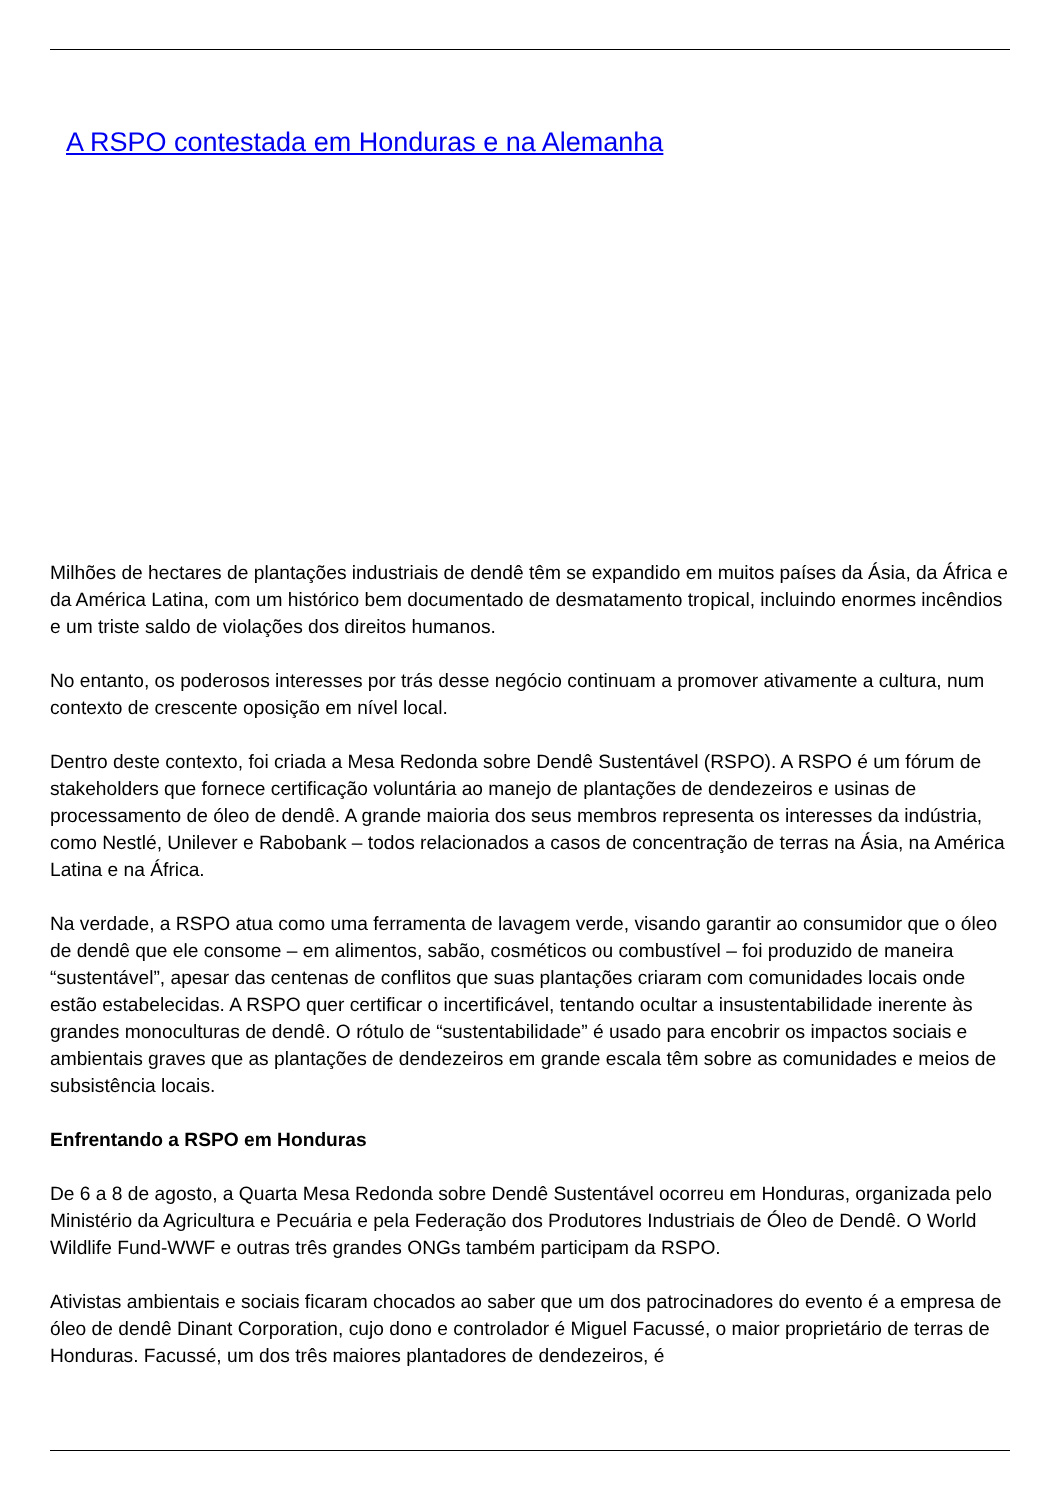A RSPO contestada em Honduras e na Alemanha
Milhões de hectares de plantações industriais de dendê têm se expandido em muitos países da Ásia, da África e da América Latina, com um histórico bem documentado de desmatamento tropical, incluindo enormes incêndios e um triste saldo de violações dos direitos humanos.
No entanto, os poderosos interesses por trás desse negócio continuam a promover ativamente a cultura, num contexto de crescente oposição em nível local.
Dentro deste contexto, foi criada a Mesa Redonda sobre Dendê Sustentável (RSPO). A RSPO é um fórum de stakeholders que fornece certificação voluntária ao manejo de plantações de dendezeiros e usinas de processamento de óleo de dendê. A grande maioria dos seus membros representa os interesses da indústria, como Nestlé, Unilever e Rabobank – todos relacionados a casos de concentração de terras na Ásia, na América Latina e na África.
Na verdade, a RSPO atua como uma ferramenta de lavagem verde, visando garantir ao consumidor que o óleo de dendê que ele consome – em alimentos, sabão, cosméticos ou combustível – foi produzido de maneira “sustentável”, apesar das centenas de conflitos que suas plantações criaram com comunidades locais onde estão estabelecidas. A RSPO quer certificar o incertificável, tentando ocultar a insustentabilidade inerente às grandes monoculturas de dendê. O rótulo de “sustentabilidade” é usado para encobrir os impactos sociais e ambientais graves que as plantações de dendezeiros em grande escala têm sobre as comunidades e meios de subsistência locais.
Enfrentando a RSPO em Honduras
De 6 a 8 de agosto, a Quarta Mesa Redonda sobre Dendê Sustentável ocorreu em Honduras, organizada pelo Ministério da Agricultura e Pecuária e pela Federação dos Produtores Industriais de Óleo de Dendê. O World Wildlife Fund-WWF e outras três grandes ONGs também participam da RSPO.
Ativistas ambientais e sociais ficaram chocados ao saber que um dos patrocinadores do evento é a empresa de óleo de dendê Dinant Corporation, cujo dono e controlador é Miguel Facussé, o maior proprietário de terras de Honduras. Facussé, um dos três maiores plantadores de dendezeiros, é